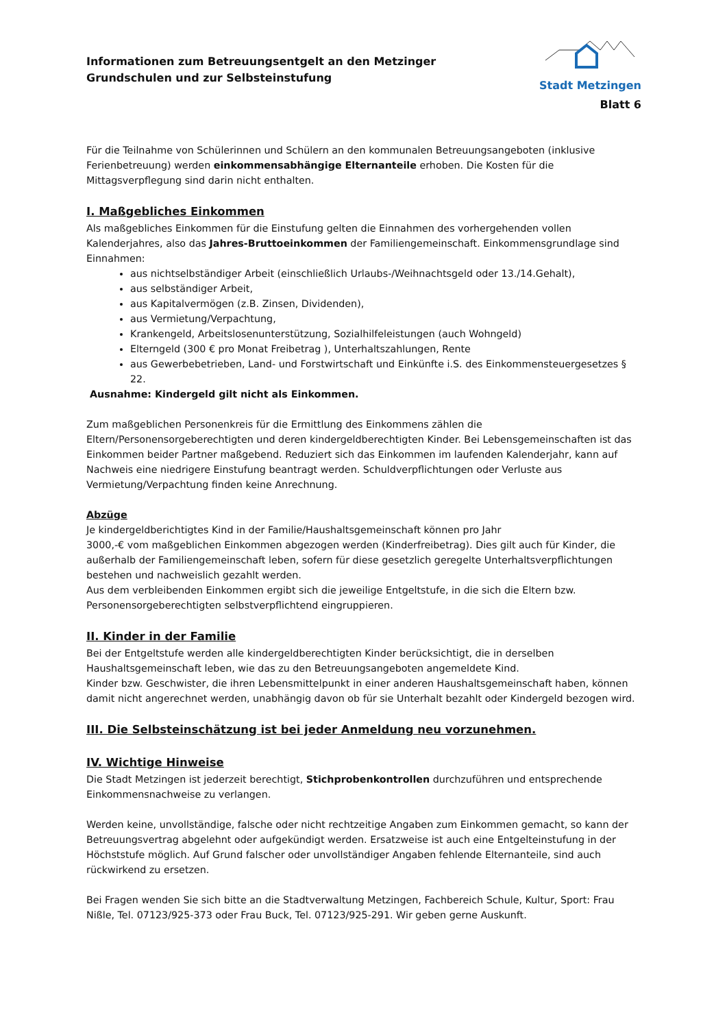Informationen zum Betreuungsentgelt an den Metzinger
Grundschulen und zur Selbsteinstufung
Stadt Metzingen
Blatt 6
Für die Teilnahme von Schülerinnen und Schülern an den kommunalen Betreuungsangeboten (inklusive Ferienbetreuung) werden einkommensabhängige Elternanteile erhoben. Die Kosten für die Mittagsverpflegung sind darin nicht enthalten.
I. Maßgebliches Einkommen
Als maßgebliches Einkommen für die Einstufung gelten die Einnahmen des vorhergehenden vollen Kalenderjahres, also das Jahres-Bruttoeinkommen der Familiengemeinschaft. Einkommensgrundlage sind Einnahmen:
aus nichtselbständiger Arbeit (einschließlich Urlaubs-/Weihnachtsgeld oder 13./14.Gehalt),
aus selbständiger Arbeit,
aus Kapitalvermögen (z.B. Zinsen, Dividenden),
aus Vermietung/Verpachtung,
Krankengeld, Arbeitslosenunterstützung, Sozialhilfeleistungen (auch Wohngeld)
Elterngeld (300 € pro Monat Freibetrag ), Unterhaltszahlungen, Rente
aus Gewerbebetrieben, Land- und Forstwirtschaft und Einkünfte i.S. des Einkommensteuergesetzes § 22.
Ausnahme: Kindergeld gilt nicht als Einkommen.
Zum maßgeblichen Personenkreis für die Ermittlung des Einkommens zählen die Eltern/Personensorgeberechtigten und deren kindergeldberechtigten Kinder. Bei Lebensgemeinschaften ist das Einkommen beider Partner maßgebend. Reduziert sich das Einkommen im laufenden Kalenderjahr, kann auf Nachweis eine niedrigere Einstufung beantragt werden. Schuldverpflichtungen oder Verluste aus Vermietung/Verpachtung finden keine Anrechnung.
Abzüge
Je kindergeldberichtigtes Kind in der Familie/Haushaltsgemeinschaft können pro Jahr
3000,-€ vom maßgeblichen Einkommen abgezogen werden (Kinderfreibetrag). Dies gilt auch für Kinder, die außerhalb der Familiengemeinschaft leben, sofern für diese gesetzlich geregelte Unterhaltsverpflichtungen bestehen und nachweislich gezahlt werden.
Aus dem verbleibenden Einkommen ergibt sich die jeweilige Entgeltstufe, in die sich die Eltern bzw. Personensorgeberechtigten selbstverpflichtend eingruppieren.
II. Kinder in der Familie
Bei der Entgeltstufe werden alle kindergeldberechtigten Kinder berücksichtigt, die in derselben Haushaltsgemeinschaft leben, wie das zu den Betreuungsangeboten angemeldete Kind.
Kinder bzw. Geschwister, die ihren Lebensmittelpunkt in einer anderen Haushaltsgemeinschaft haben, können damit nicht angerechnet werden, unabhängig davon ob für sie Unterhalt bezahlt oder Kindergeld bezogen wird.
III. Die Selbsteinschätzung ist bei jeder Anmeldung neu vorzunehmen.
IV. Wichtige Hinweise
Die Stadt Metzingen ist jederzeit berechtigt, Stichprobenkontrollen durchzuführen und entsprechende Einkommensnachweise zu verlangen.
Werden keine, unvollständige, falsche oder nicht rechtzeitige Angaben zum Einkommen gemacht, so kann der Betreuungsvertrag abgelehnt oder aufgekündigt werden. Ersatzweise ist auch eine Entgelteinstufung in der Höchststufe möglich. Auf Grund falscher oder unvollständiger Angaben fehlende Elternanteile, sind auch rückwirkend zu ersetzen.
Bei Fragen wenden Sie sich bitte an die Stadtverwaltung Metzingen, Fachbereich Schule, Kultur, Sport: Frau Nißle, Tel. 07123/925-373 oder Frau Buck, Tel. 07123/925-291. Wir geben gerne Auskunft.